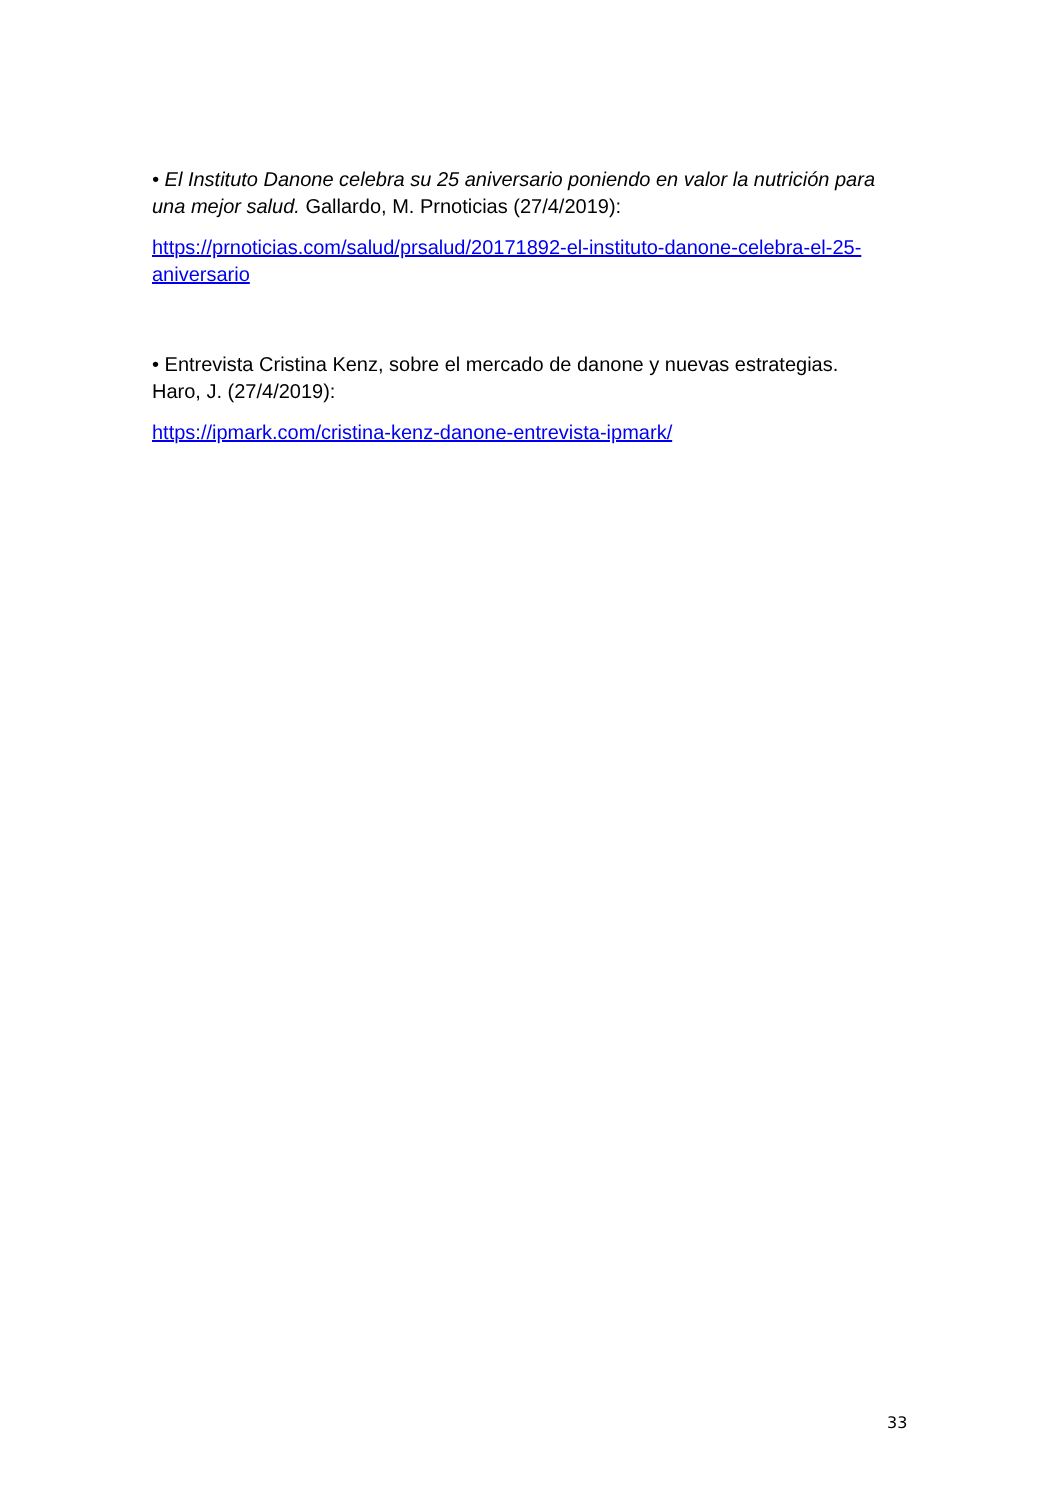• El Instituto Danone celebra su 25 aniversario poniendo en valor la nutrición para una mejor salud. Gallardo, M. Prnoticias (27/4/2019):
https://prnoticias.com/salud/prsalud/20171892-el-instituto-danone-celebra-el-25-aniversario
• Entrevista Cristina Kenz, sobre el mercado de danone y nuevas estrategias. Haro, J. (27/4/2019):
https://ipmark.com/cristina-kenz-danone-entrevista-ipmark/
33